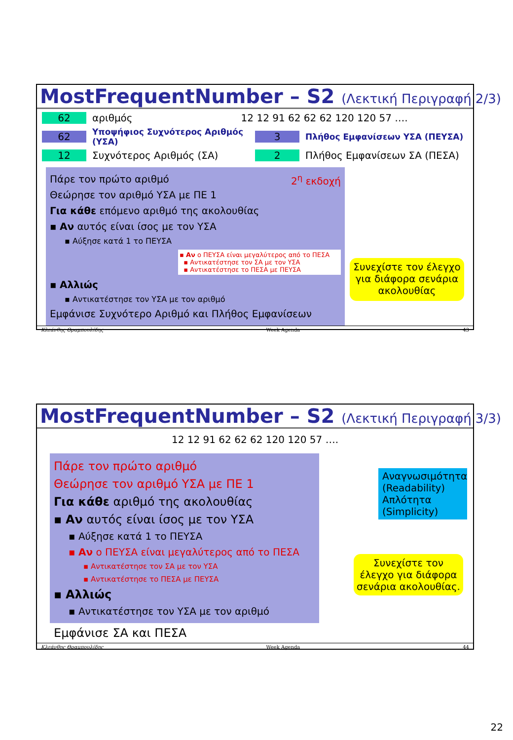MostFrequentNumber – S2 (Λεκτική Περιγραφή 2/3)
62 αριθμός 12 12 91 62 62 62 120 120 57 ….
62 Υποψήφιος Συχνότερος Αριθμός (ΥΣΑ) 3 Πλήθος Εμφανίσεων ΥΣΑ (ΠΕΥΣΑ)
12 Συχνότερος Αριθμός (ΣΑ) 2 Πλήθος Εμφανίσεων ΣΑ (ΠΕΣΑ)
Πάρε τον πρώτο αριθμό 2<sup>η</sup> εκδοχή
Θεώρησε τον αριθμό ΥΣΑ με ΠΕ 1
Για κάθε επόμενο αριθμό της ακολουθίας
▪ Αν αυτός είναι ίσος με τον ΥΣΑ
▪ Αύξησε κατά 1 το ΠΕΥΣΑ
▪ Αν ο ΠΕΥΣΑ είναι μεγαλύτερος από το ΠΕΣΑ
▪ Αντικατέστησε τον ΣΑ με τον ΥΣΑ
▪ Αντικατέστησε το ΠΕΣΑ με ΠΕΥΣΑ
▪ Αλλιώς
▪ Αντικατέστησε τον ΥΣΑ με τον αριθμό
Εμφάνισε Συχνότερο Αριθμό και Πλήθος Εμφανίσεων
Συνεχίστε τον έλεγχο για διάφορα σενάρια ακολουθίας
Κλεάνθης Θραμπουλίδης Week Agenda 43
MostFrequentNumber – S2 (Λεκτική Περιγραφή 3/3)
12 12 91 62 62 62 120 120 57 ….
Πάρε τον πρώτο αριθμό
Θεώρησε τον αριθμό ΥΣΑ με ΠΕ 1
Για κάθε αριθμό της ακολουθίας
▪ Αν αυτός είναι ίσος με τον ΥΣΑ
▪ Αύξησε κατά 1 το ΠΕΥΣΑ
▪ Αν ο ΠΕΥΣΑ είναι μεγαλύτερος από το ΠΕΣΑ
▪ Αντικατέστησε τον ΣΑ με τον ΥΣΑ
▪ Αντικατέστησε το ΠΕΣΑ με ΠΕΥΣΑ
▪ Αλλιώς
▪ Αντικατέστησε τον ΥΣΑ με τον αριθμό
Αναγνωσιμότητα (Readability) Απλότητα (Simplicity)
Συνεχίστε τον έλεγχο για διάφορα σενάρια ακολουθίας.
Εμφάνισε ΣΑ και ΠΕΣΑ
Κλεάνθης Θραμπουλίδης Week Agenda 44
22